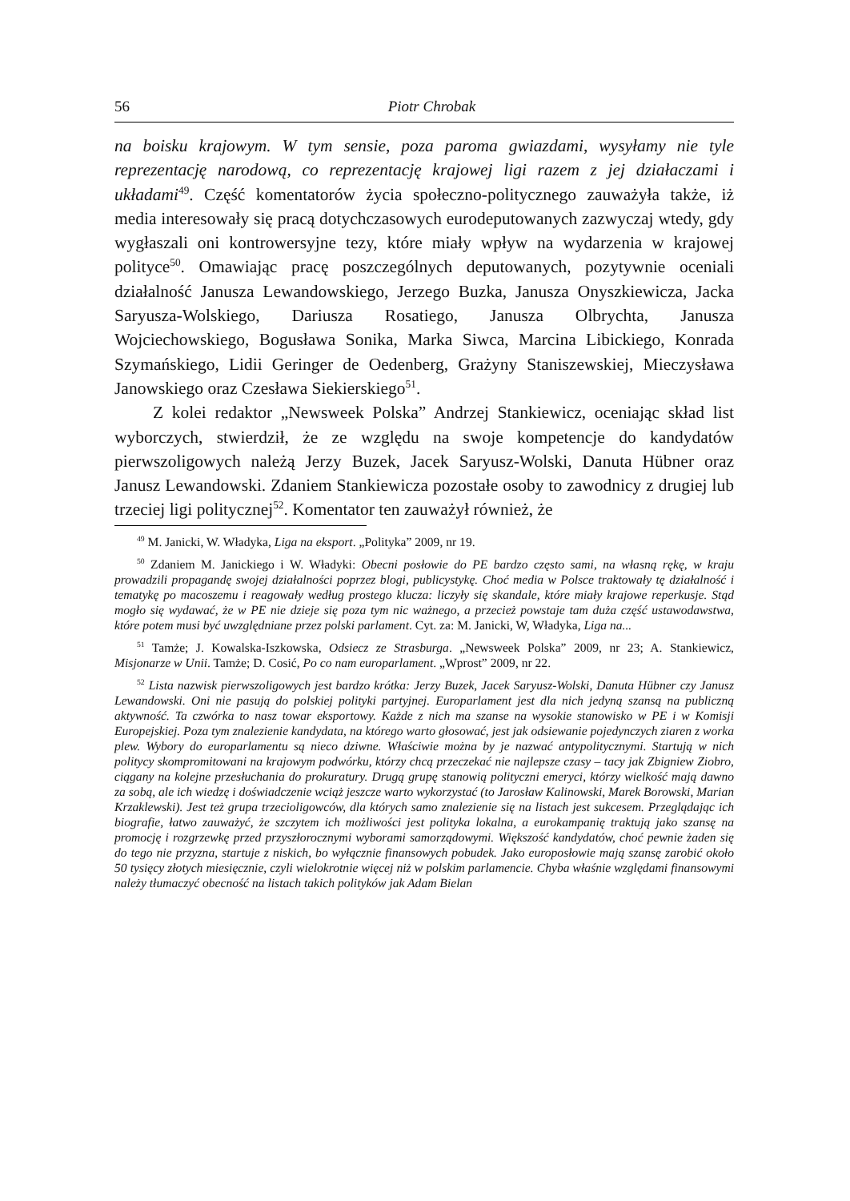56 Piotr Chrobak
na boisku krajowym. W tym sensie, poza paroma gwiazdami, wysyłamy nie tyle reprezentację narodową, co reprezentację krajowej ligi razem z jej działaczami i układami<sup>49</sup>. Część komentatorów życia społeczno-politycznego zauważyła także, iż media interesowały się pracą dotychczasowych eurodeputowanych zazwyczaj wtedy, gdy wygłaszali oni kontrowersyjne tezy, które miały wpływ na wydarzenia w krajowej polityce<sup>50</sup>. Omawiając pracę poszczególnych deputowanych, pozytywnie oceniali działalność Janusza Lewandowskiego, Jerzego Buzka, Janusza Onyszkiewicza, Jacka Saryusza-Wolskiego, Dariusza Rosatiego, Janusza Olbrychta, Janusza Wojciechowskiego, Bogusława Sonika, Marka Siwca, Marcina Libickiego, Konrada Szymańskiego, Lidii Geringer de Oedenberg, Grażyny Staniszewskiej, Mieczysława Janowskiego oraz Czesława Siekierskiego<sup>51</sup>.
Z kolei redaktor „Newsweek Polska” Andrzej Stankiewicz, oceniając skład list wyborczych, stwierdził, że ze względu na swoje kompetencje do kandydatów pierwszoligowych należą Jerzy Buzek, Jacek Saryusz-Wolski, Danuta Hübner oraz Janusz Lewandowski. Zdaniem Stankiewicza pozostałe osoby to zawodnicy z drugiej lub trzeciej ligi politycznej<sup>52</sup>. Komentator ten zauważył również, że
<sup>49</sup> M. Janicki, W. Władyka, Liga na eksport. „Polityka” 2009, nr 19.
<sup>50</sup> Zdaniem M. Janickiego i W. Władyki: Obecni posłowie do PE bardzo często sami, na własną rękę, w kraju prowadzili propagandę swojej działalności poprzez blogi, publicystykę. Choć media w Polsce traktowały tę działalność i tematykę po macoszemu i reagowały według prostego klucza: liczyły się skandale, które miały krajowe reperkusje. Stąd mogło się wydawać, że w PE nie dzieje się poza tym nic ważnego, a przecież powstaje tam duża część ustawodawstwa, które potem musi być uwzględniane przez polski parlament. Cyt. za: M. Janicki, W, Władyka, Liga na...
<sup>51</sup> Tamże; J. Kowalska-Iszkowska, Odsiecz ze Strasburga. „Newsweek Polska” 2009, nr 23; A. Stankiewicz, Misjonarze w Unii. Tamże; D. Cosić, Po co nam europarlament. „Wprost” 2009, nr 22.
<sup>52</sup> Lista nazwisk pierwszoligowych jest bardzo krótka: Jerzy Buzek, Jacek Saryusz-Wolski, Danuta Hübner czy Janusz Lewandowski. Oni nie pasują do polskiej polityki partyjnej. Europarlament jest dla nich jedyną szansą na publiczną aktywność. Ta czwórka to nasz towar eksportowy. Każde z nich ma szanse na wysokie stanowisko w PE i w Komisji Europejskiej. Poza tym znalezienie kandydata, na którego warto głosować, jest jak odsiewanie pojedynczych ziaren z worka plew. Wybory do europarlamentu są nieco dziwne. Właściwie można by je nazwać antypolitycznymi. Startują w nich politycy skompromitowani na krajowym podwórku, którzy chcą przeczekać nie najlepsze czasy – tacy jak Zbigniew Ziobro, ciągany na kolejne przesłuchania do prokuratury. Drugą grupę stanowią polityczni emeryci, którzy wielkość mają dawno za sobą, ale ich wiedzę i doświadczenie wciąż jeszcze warto wykorzystać (to Jarosław Kalinowski, Marek Borowski, Marian Krzaklewski). Jest też grupa trzecioligowców, dla których samo znalezienie się na listach jest sukcesem. Przeglądając ich biografie, łatwo zauważyć, że szczytem ich możliwości jest polityka lokalna, a eurokampanię traktują jako szansę na promocję i rozgrzewkę przed przyszłorocznymi wyborami samorządowymi. Większość kandydatów, choć pewnie żaden się do tego nie przyzna, startuje z niskich, bo wyłącznie finansowych pobudek. Jako europosłowie mają szansę zarobić około 50 tysięcy złotych miesięcznie, czyli wielokrotnie więcej niż w polskim parlamencie. Chyba właśnie względami finansowymi należy tłumaczyć obecność na listach takich polityków jak Adam Bielan